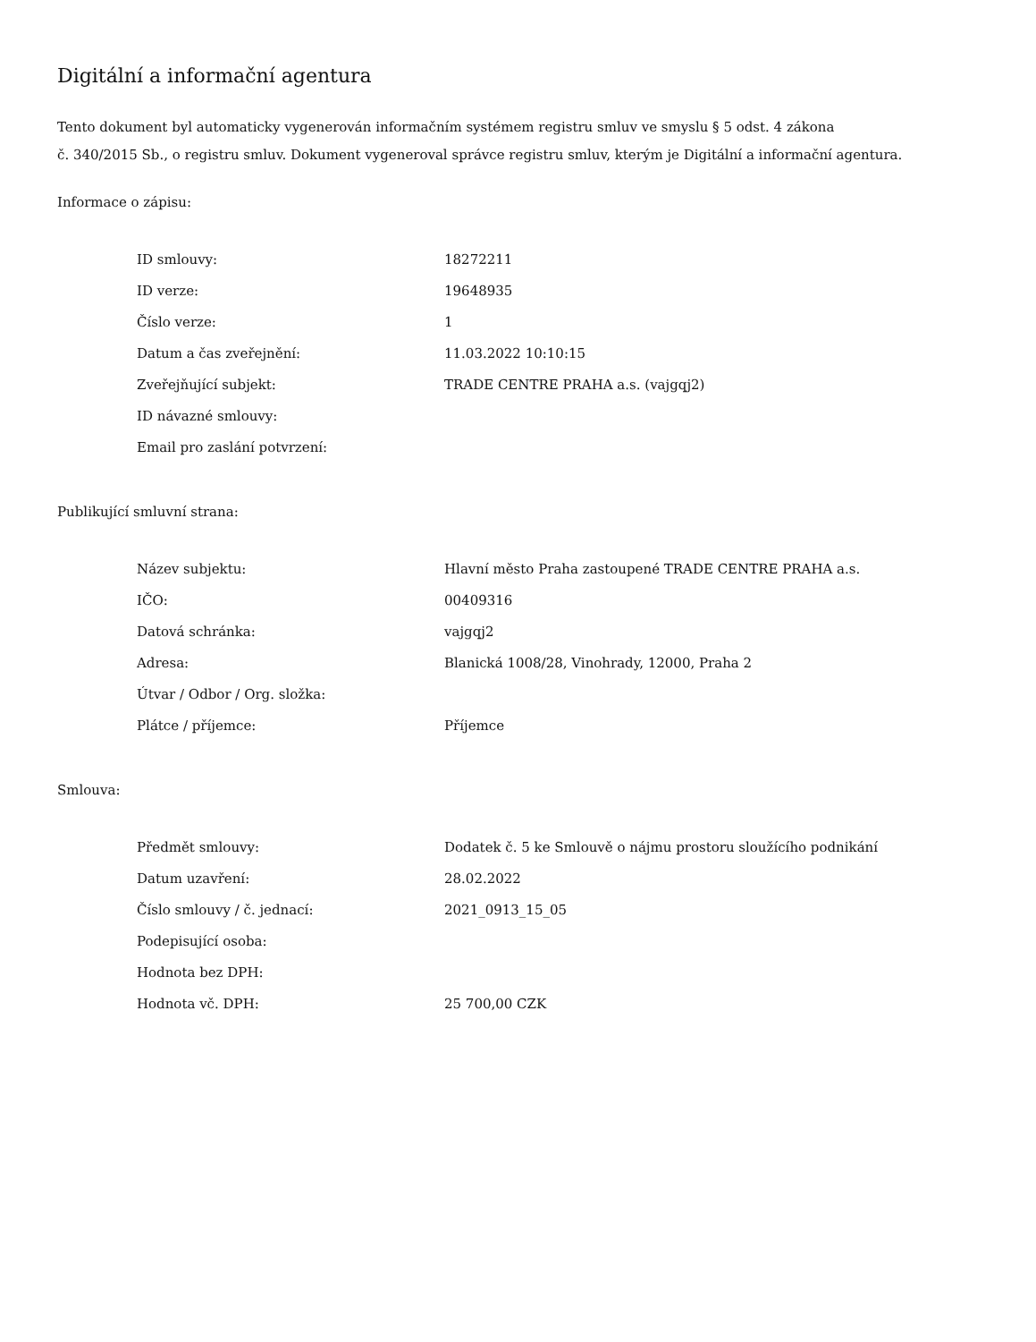Digitální a informační agentura
Tento dokument byl automaticky vygenerován informačním systémem registru smluv ve smyslu § 5 odst. 4 zákona
č. 340/2015 Sb., o registru smluv. Dokument vygeneroval správce registru smluv, kterým je Digitální a informační agentura.
Informace o zápisu:
| ID smlouvy: | 18272211 |
| ID verze: | 19648935 |
| Číslo verze: | 1 |
| Datum a čas zveřejnění: | 11.03.2022 10:10:15 |
| Zveřejňující subjekt: | TRADE CENTRE PRAHA a.s. (vajgqj2) |
| ID návazné smlouvy: | |
| Email pro zaslání potvrzení: | |
Publikující smluvní strana:
| Název subjektu: | Hlavní město Praha zastoupené TRADE CENTRE PRAHA a.s. |
| IČO: | 00409316 |
| Datová schránka: | vajgqj2 |
| Adresa: | Blanická 1008/28, Vinohrady, 12000, Praha 2 |
| Útvar / Odbor / Org. složka: | |
| Plátce / příjemce: | Příjemce |
Smlouva:
| Předmět smlouvy: | Dodatek č. 5 ke Smlouvě o nájmu prostoru sloužícího podnikání |
| Datum uzavření: | 28.02.2022 |
| Číslo smlouvy / č. jednací: | 2021_0913_15_05 |
| Podepisující osoba: | |
| Hodnota bez DPH: | |
| Hodnota vč. DPH: | 25 700,00 CZK |